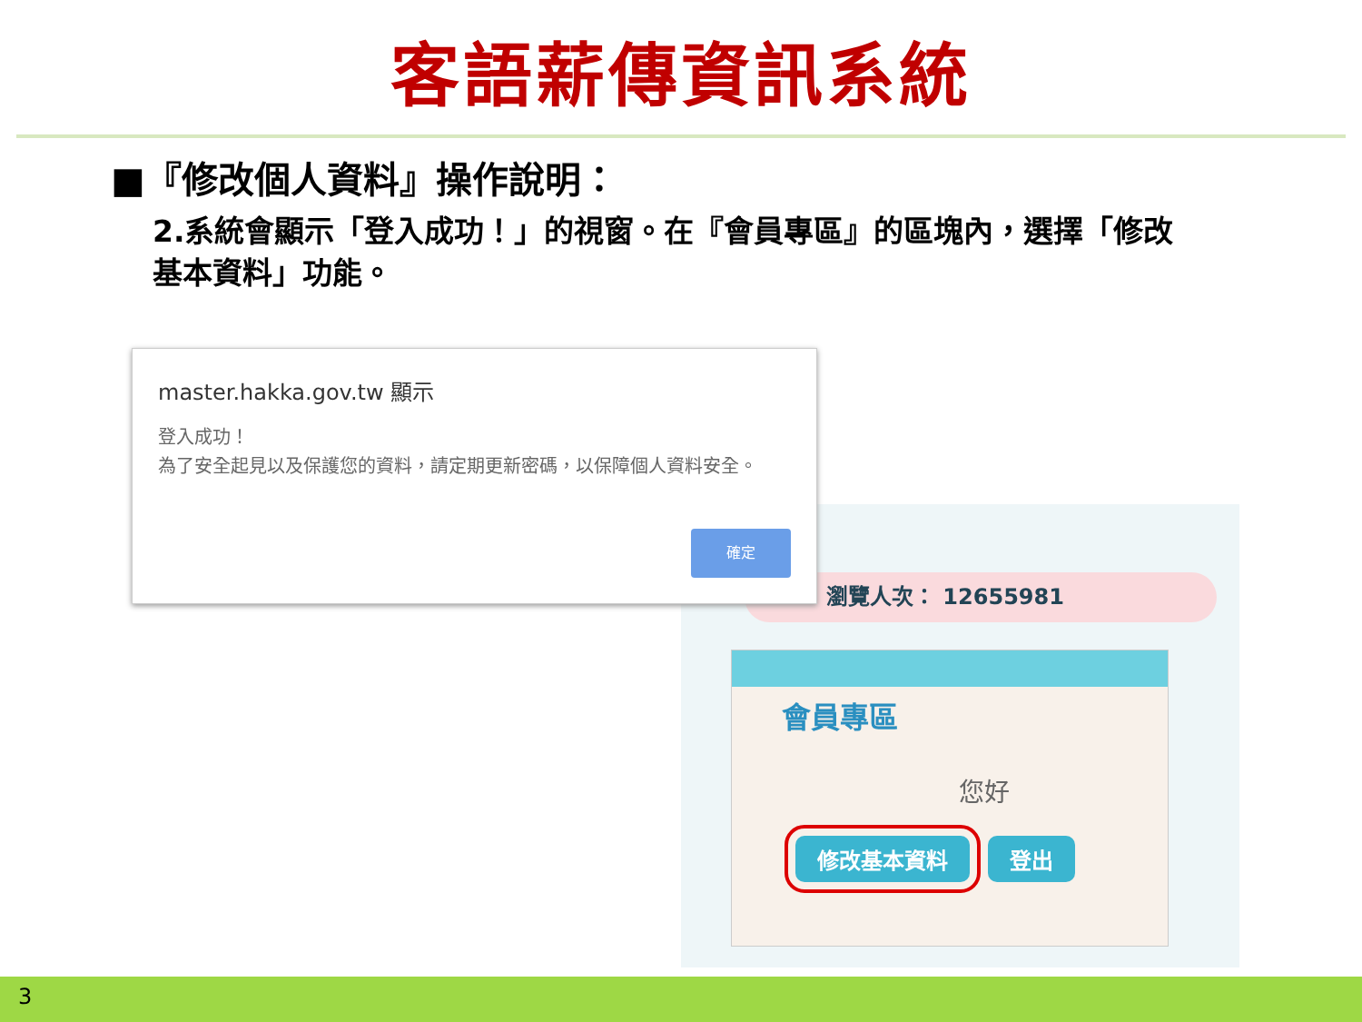客語薪傳資訊系統
■『修改個人資料』操作說明：
2.系統會顯示「登入成功！」的視窗。在『會員專區』的區塊內，選擇「修改基本資料」功能。
瀏覽人次： 12655981
會員專區
您好
修改基本資料 登出
master.hakka.gov.tw 顯示
登入成功！
為了安全起見以及保護您的資料，請定期更新密碼，以保障個人資料安全。
確定
3